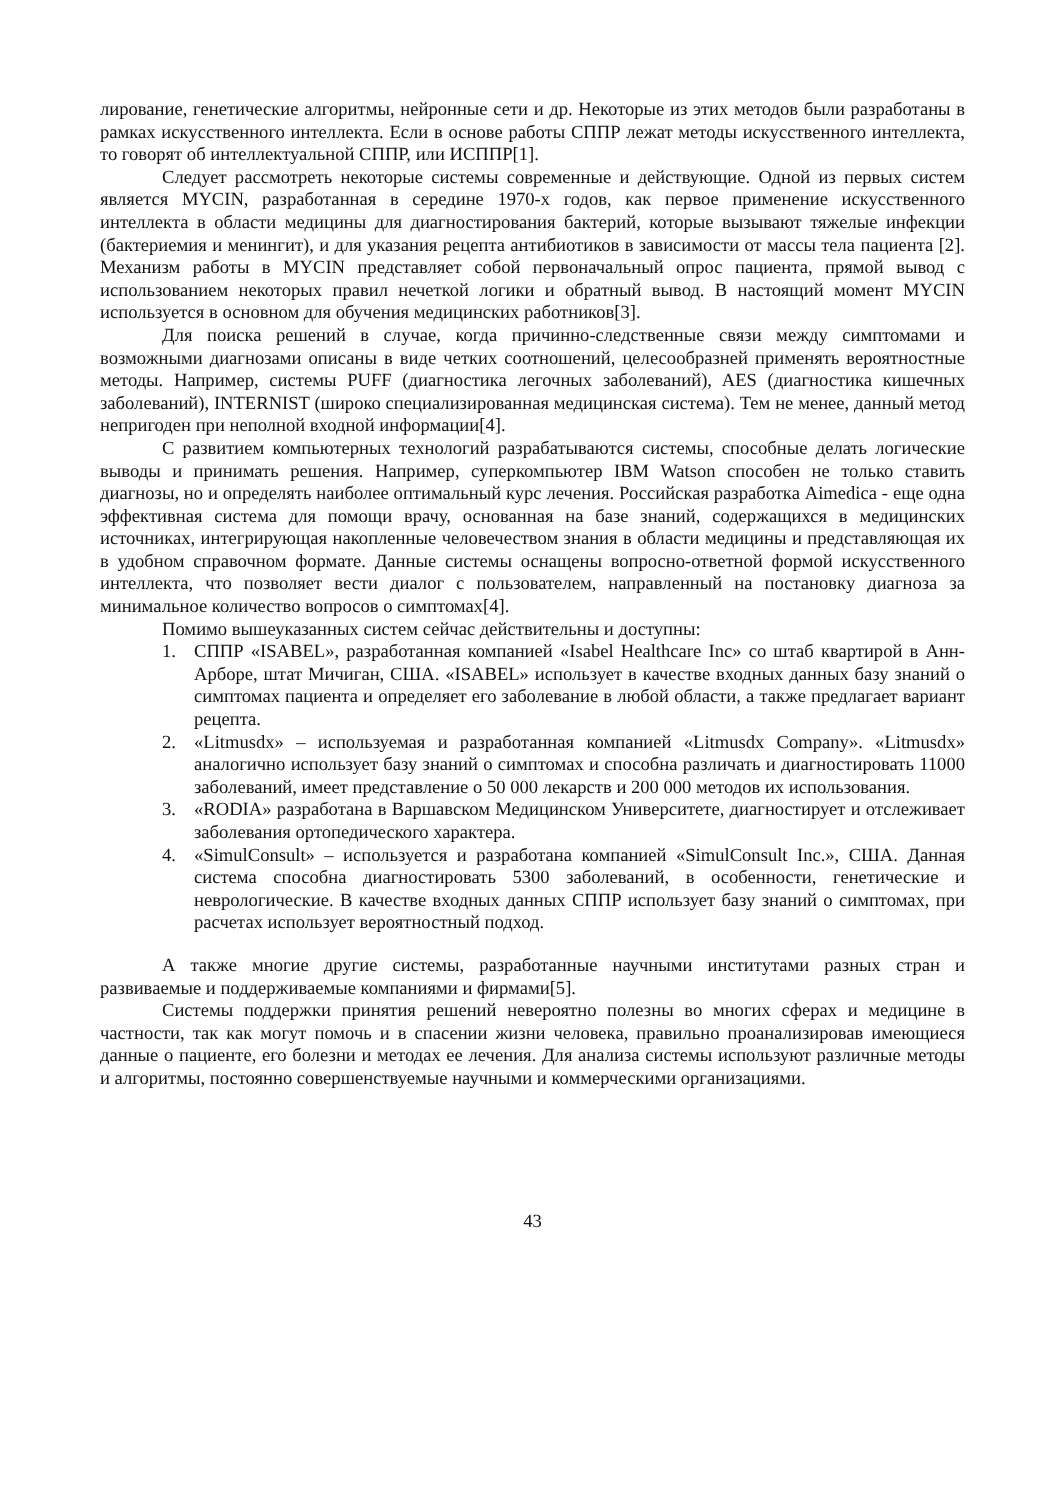лирование, генетические алгоритмы, нейронные сети и др. Некоторые из этих методов были разработаны в рамках искусственного интеллекта. Если в основе работы СППР лежат методы искусственного интеллекта, то говорят об интеллектуальной СППР, или ИСППР[1].
Следует рассмотреть некоторые системы современные и действующие. Одной из первых систем является MYCIN, разработанная в середине 1970-х годов, как первое применение искусственного интеллекта в области медицины для диагностирования бактерий, которые вызывают тяжелые инфекции (бактериемия и менингит), и для указания рецепта антибиотиков в зависимости от массы тела пациента [2]. Механизм работы в MYCIN представляет собой первоначальный опрос пациента, прямой вывод с использованием некоторых правил нечеткой логики и обратный вывод. В настоящий момент MYCIN используется в основном для обучения медицинских работников[3].
Для поиска решений в случае, когда причинно-следственные связи между симптомами и возможными диагнозами описаны в виде четких соотношений, целесообразней применять вероятностные методы. Например, системы PUFF (диагностика легочных заболеваний), AES (диагностика кишечных заболеваний), INTERNIST (широко специализированная медицинская система). Тем не менее, данный метод непригоден при неполной входной информации[4].
С развитием компьютерных технологий разрабатываются системы, способные делать логические выводы и принимать решения. Например, суперкомпьютер IBM Watson способен не только ставить диагнозы, но и определять наиболее оптимальный курс лечения. Российская разработка Aimedica - еще одна эффективная система для помощи врачу, основанная на базе знаний, содержащихся в медицинских источниках, интегрирующая накопленные человечеством знания в области медицины и представляющая их в удобном справочном формате. Данные системы оснащены вопросно-ответной формой искусственного интеллекта, что позволяет вести диалог с пользователем, направленный на постановку диагноза за минимальное количество вопросов о симптомах[4].
Помимо вышеуказанных систем сейчас действительны и доступны:
1. СППР «ISABEL», разработанная компанией «Isabel Healthcare Inc» со штаб квартирой в Анн-Арборе, штат Мичиган, США. «ISABEL» использует в качестве входных данных базу знаний о симптомах пациента и определяет его заболевание в любой области, а также предлагает вариант рецепта.
2. «Litmusdx» – используемая и разработанная компанией «Litmusdx Company». «Litmusdx» аналогично использует базу знаний о симптомах и способна различать и диагностировать 11000 заболеваний, имеет представление о 50 000 лекарств и 200 000 методов их использования.
3. «RODIA» разработана в Варшавском Медицинском Университете, диагностирует и отслеживает заболевания ортопедического характера.
4. «SimulConsult» – используется и разработана компанией «SimulConsult Inc.», США. Данная система способна диагностировать 5300 заболеваний, в особенности, генетические и неврологические. В качестве входных данных СППР использует базу знаний о симптомах, при расчетах использует вероятностный подход.
А также многие другие системы, разработанные научными институтами разных стран и развиваемые и поддерживаемые компаниями и фирмами[5].
Системы поддержки принятия решений невероятно полезны во многих сферах и медицине в частности, так как могут помочь и в спасении жизни человека, правильно проанализировав имеющиеся данные о пациенте, его болезни и методах ее лечения. Для анализа системы используют различные методы и алгоритмы, постоянно совершенствуемые научными и коммерческими организациями.
43